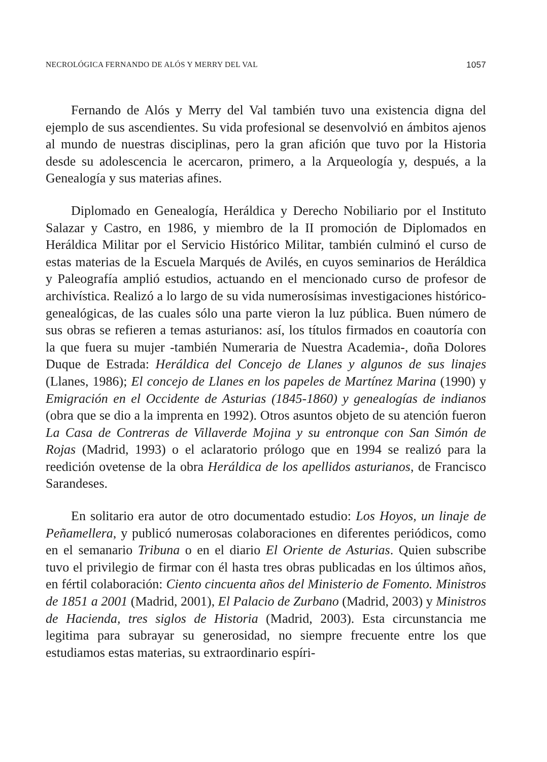NECROLÓGICA FERNANDO DE ALÓS Y MERRY DEL VAL 1057
Fernando de Alós y Merry del Val también tuvo una existencia digna del ejemplo de sus ascendientes. Su vida profesional se desenvolvió en ámbitos ajenos al mundo de nuestras disciplinas, pero la gran afición que tuvo por la Historia desde su adolescencia le acercaron, primero, a la Arqueología y, después, a la Genealogía y sus materias afines.
Diplomado en Genealogía, Heráldica y Derecho Nobiliario por el Instituto Salazar y Castro, en 1986, y miembro de la II promoción de Diplomados en Heráldica Militar por el Servicio Histórico Militar, también culminó el curso de estas materias de la Escuela Marqués de Avilés, en cuyos seminarios de Heráldica y Paleografía amplió estudios, actuando en el mencionado curso de profesor de archivística. Realizó a lo largo de su vida numerosísimas investigaciones histórico-genealógicas, de las cuales sólo una parte vieron la luz pública. Buen número de sus obras se refieren a temas asturianos: así, los títulos firmados en coautoría con la que fuera su mujer -también Numeraria de Nuestra Academia-, doña Dolores Duque de Estrada: Heráldica del Concejo de Llanes y algunos de sus linajes (Llanes, 1986); El concejo de Llanes en los papeles de Martínez Marina (1990) y Emigración en el Occidente de Asturias (1845-1860) y genealogías de indianos (obra que se dio a la imprenta en 1992). Otros asuntos objeto de su atención fueron La Casa de Contreras de Villaverde Mojina y su entronque con San Simón de Rojas (Madrid, 1993) o el aclaratorio prólogo que en 1994 se realizó para la reedición ovetense de la obra Heráldica de los apellidos asturianos, de Francisco Sarandeses.
En solitario era autor de otro documentado estudio: Los Hoyos, un linaje de Peñamellera, y publicó numerosas colaboraciones en diferentes periódicos, como en el semanario Tribuna o en el diario El Oriente de Asturias. Quien subscribe tuvo el privilegio de firmar con él hasta tres obras publicadas en los últimos años, en fértil colaboración: Ciento cincuenta años del Ministerio de Fomento. Ministros de 1851 a 2001 (Madrid, 2001), El Palacio de Zurbano (Madrid, 2003) y Ministros de Hacienda, tres siglos de Historia (Madrid, 2003). Esta circunstancia me legitima para subrayar su generosidad, no siempre frecuente entre los que estudiamos estas materias, su extraordinario espíri-